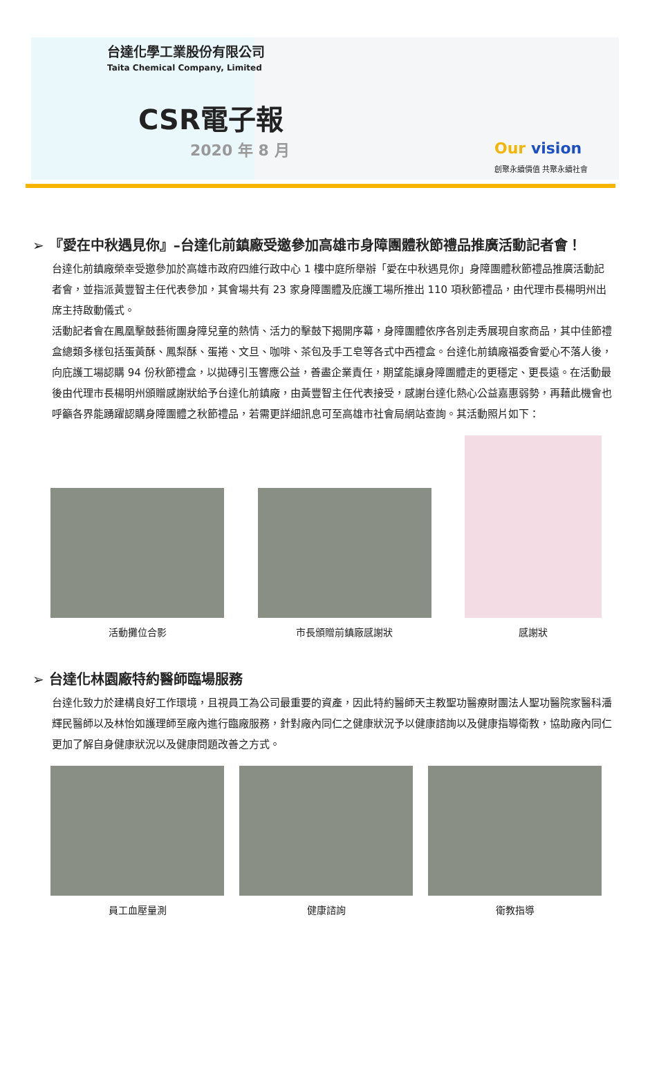台達化學工業股份有限公司
Taita Chemical Company, Limited
CSR電子報
2020 年 8 月
Our vision
創聚永續價值 共聚永續社會
➢ 『愛在中秋遇見你』–台達化前鎮廠受邀參加高雄市身障團體秋節禮品推廣活動記者會！
台達化前鎮廠榮幸受邀參加於高雄市政府四維行政中心 1 樓中庭所舉辦「愛在中秋遇見你」身障團體秋節禮品推廣活動記者會，並指派黃豐智主任代表參加，其會場共有 23 家身障團體及庇護工場所推出 110 項秋節禮品，由代理市長楊明州出席主持啟動儀式。
活動記者會在鳳凰擊鼓藝術團身障兒童的熱情、活力的擊鼓下揭開序幕，身障團體依序各別走秀展現自家商品，其中佳節禮盒總類多樣包括蛋黃酥、鳳梨酥、蛋捲、文旦、咖啡、茶包及手工皂等各式中西禮盒。台達化前鎮廠福委會愛心不落人後，向庇護工場認購 94 份秋節禮盒，以拋磚引玉響應公益，善盡企業責任，期望能讓身障團體走的更穩定、更長遠。在活動最後由代理市長楊明州頒贈感謝狀給予台達化前鎮廠，由黃豐智主任代表接受，感謝台達化熱心公益嘉惠弱勢，再藉此機會也呼籲各界能踴躍認購身障團體之秋節禮品，若需更詳細訊息可至高雄市社會局網站查詢。其活動照片如下：
活動攤位合影
市長頒贈前鎮廠感謝狀
感謝狀
➢ 台達化林園廠特約醫師臨場服務
台達化致力於建構良好工作環境，且視員工為公司最重要的資產，因此特約醫師天主教聖功醫療財團法人聖功醫院家醫科潘輝民醫師以及林怡如護理師至廠內進行臨廠服務，針對廠內同仁之健康狀況予以健康諮詢以及健康指導衛教，協助廠內同仁更加了解自身健康狀況以及健康問題改善之方式。
員工血壓量測
健康諮詢
衛教指導